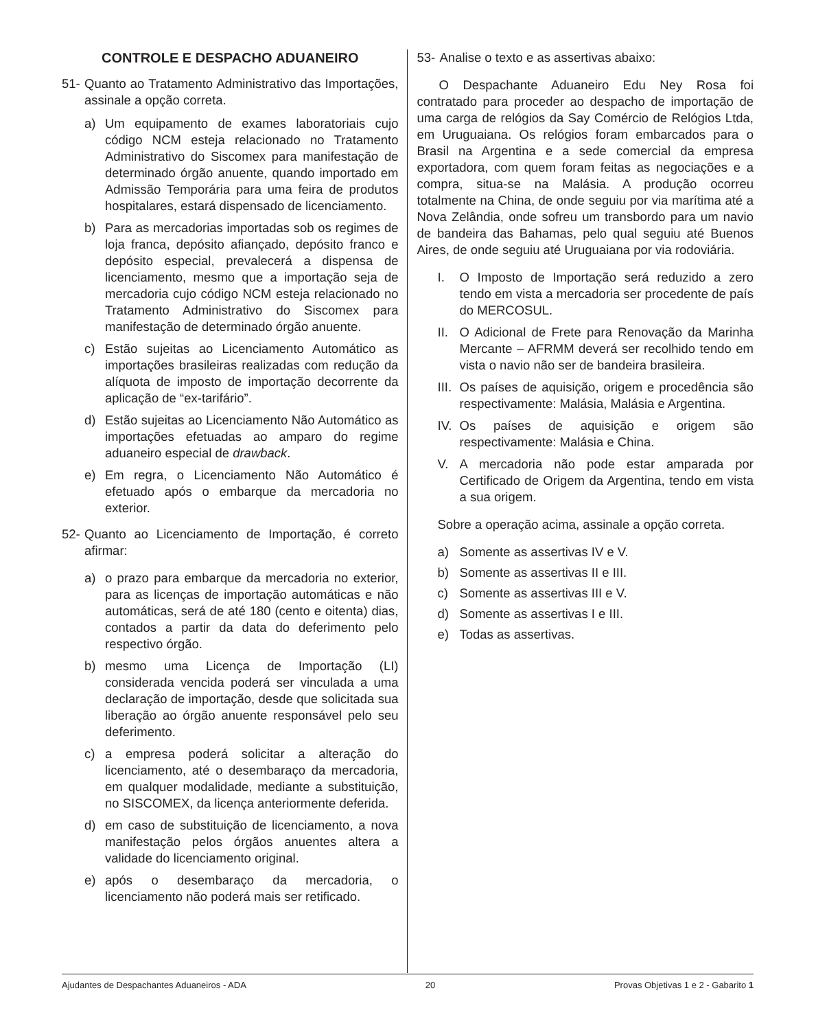CONTROLE E DESPACHO ADUANEIRO
51- Quanto ao Tratamento Administrativo das Importações, assinale a opção correta.
a) Um equipamento de exames laboratoriais cujo código NCM esteja relacionado no Tratamento Administrativo do Siscomex para manifestação de determinado órgão anuente, quando importado em Admissão Temporária para uma feira de produtos hospitalares, estará dispensado de licenciamento.
b) Para as mercadorias importadas sob os regimes de loja franca, depósito afiançado, depósito franco e depósito especial, prevalecerá a dispensa de licenciamento, mesmo que a importação seja de mercadoria cujo código NCM esteja relacionado no Tratamento Administrativo do Siscomex para manifestação de determinado órgão anuente.
c) Estão sujeitas ao Licenciamento Automático as importações brasileiras realizadas com redução da alíquota de imposto de importação decorrente da aplicação de “ex-tarifário”.
d) Estão sujeitas ao Licenciamento Não Automático as importações efetuadas ao amparo do regime aduaneiro especial de drawback.
e) Em regra, o Licenciamento Não Automático é efetuado após o embarque da mercadoria no exterior.
52- Quanto ao Licenciamento de Importação, é correto afirmar:
a) o prazo para embarque da mercadoria no exterior, para as licenças de importação automáticas e não automáticas, será de até 180 (cento e oitenta) dias, contados a partir da data do deferimento pelo respectivo órgão.
b) mesmo uma Licença de Importação (LI) considerada vencida poderá ser vinculada a uma declaração de importação, desde que solicitada sua liberação ao órgão anuente responsável pelo seu deferimento.
c) a empresa poderá solicitar a alteração do licenciamento, até o desembaraço da mercadoria, em qualquer modalidade, mediante a substituição, no SISCOMEX, da licença anteriormente deferida.
d) em caso de substituição de licenciamento, a nova manifestação pelos órgãos anuentes altera a validade do licenciamento original.
e) após o desembaraço da mercadoria, o licenciamento não poderá mais ser retificado.
53- Analise o texto e as assertivas abaixo:
O Despachante Aduaneiro Edu Ney Rosa foi contratado para proceder ao despacho de importação de uma carga de relógios da Say Comércio de Relógios Ltda, em Uruguaiana. Os relógios foram embarcados para o Brasil na Argentina e a sede comercial da empresa exportadora, com quem foram feitas as negociações e a compra, situa-se na Malásia. A produção ocorreu totalmente na China, de onde seguiu por via marítima até a Nova Zelândia, onde sofreu um transbordo para um navio de bandeira das Bahamas, pelo qual seguiu até Buenos Aires, de onde seguiu até Uruguaiana por via rodoviária.
I. O Imposto de Importação será reduzido a zero tendo em vista a mercadoria ser procedente de país do MERCOSUL.
II. O Adicional de Frete para Renovação da Marinha Mercante – AFRMM deverá ser recolhido tendo em vista o navio não ser de bandeira brasileira.
III. Os países de aquisição, origem e procedência são respectivamente: Malásia, Malásia e Argentina.
IV. Os países de aquisição e origem são respectivamente: Malásia e China.
V. A mercadoria não pode estar amparada por Certificado de Origem da Argentina, tendo em vista a sua origem.
Sobre a operação acima, assinale a opção correta.
a) Somente as assertivas IV e V.
b) Somente as assertivas II e III.
c) Somente as assertivas III e V.
d) Somente as assertivas I e III.
e) Todas as assertivas.
Ajudantes de Despachantes Aduaneiros - ADA 20 Provas Objetivas 1 e 2 - Gabarito 1